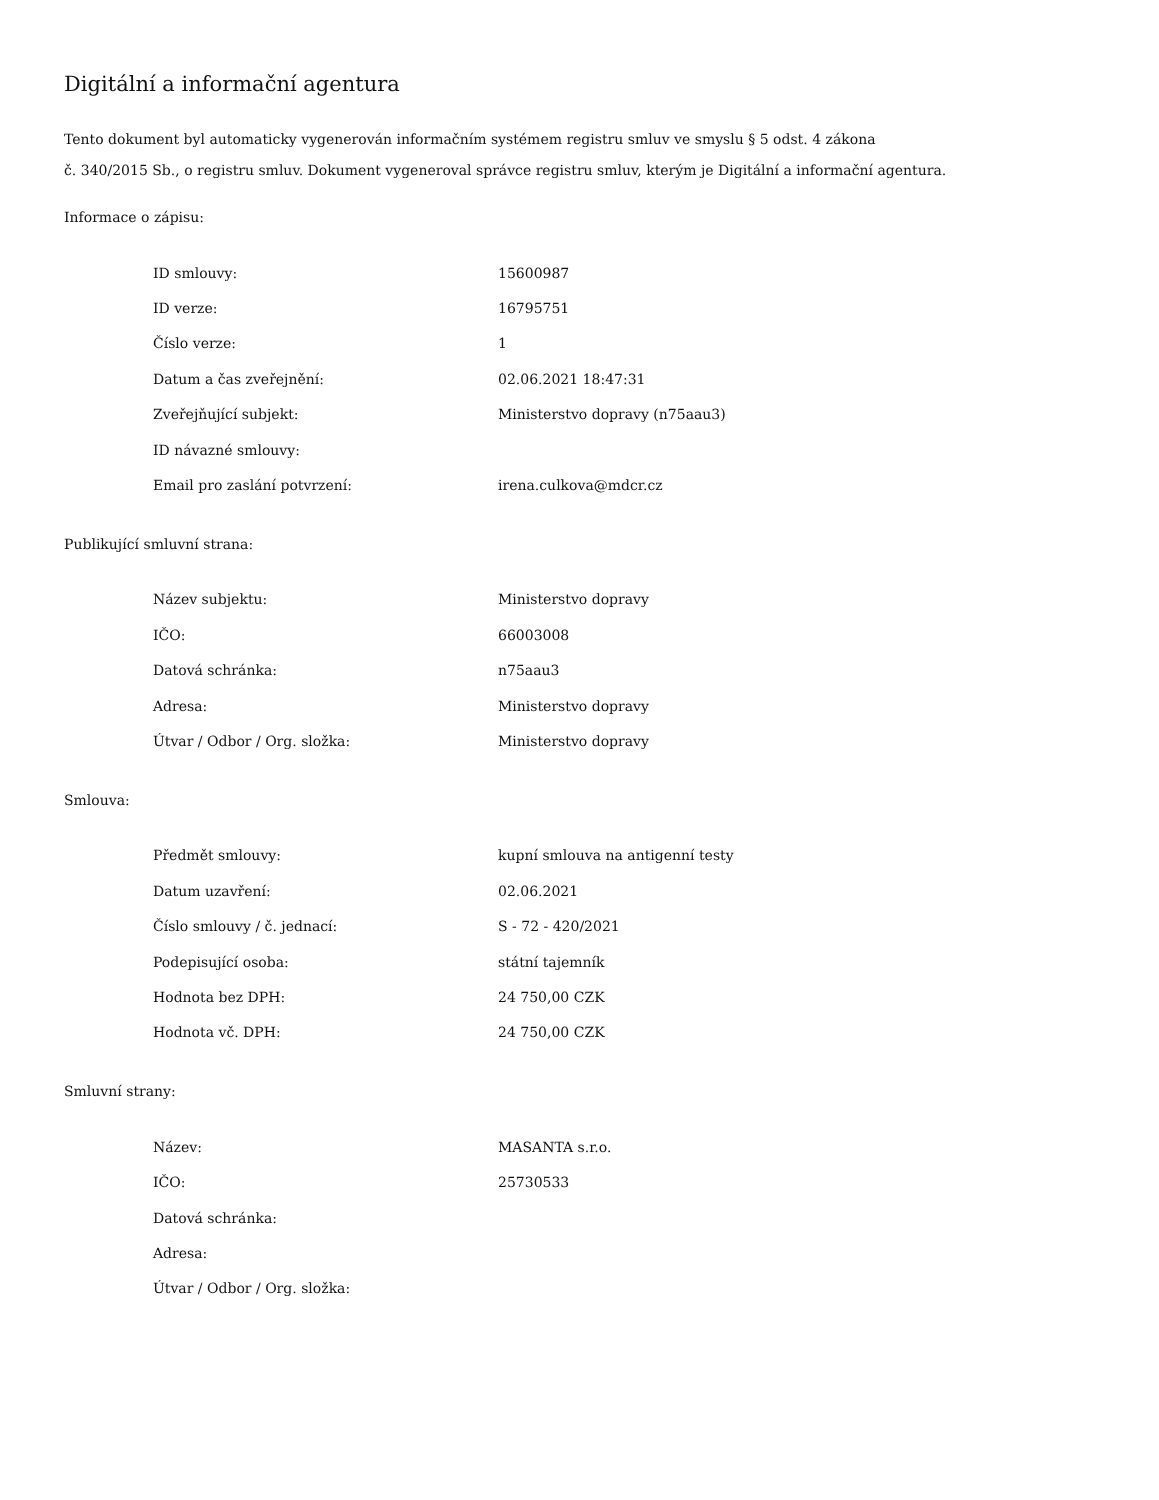Digitální a informační agentura
Tento dokument byl automaticky vygenerován informačním systémem registru smluv ve smyslu § 5 odst. 4 zákona
č. 340/2015 Sb., o registru smluv. Dokument vygeneroval správce registru smluv, kterým je Digitální a informační agentura.
Informace o zápisu:
| ID smlouvy: | 15600987 |
| ID verze: | 16795751 |
| Číslo verze: | 1 |
| Datum a čas zveřejnění: | 02.06.2021 18:47:31 |
| Zveřejňující subjekt: | Ministerstvo dopravy (n75aau3) |
| ID návazné smlouvy: | |
| Email pro zaslání potvrzení: | irena.culkova@mdcr.cz |
Publikující smluvní strana:
| Název subjektu: | Ministerstvo dopravy |
| IČO: | 66003008 |
| Datová schránka: | n75aau3 |
| Adresa: | Ministerstvo dopravy |
| Útvar / Odbor / Org. složka: | Ministerstvo dopravy |
Smlouva:
| Předmět smlouvy: | kupní smlouva na antigenní testy |
| Datum uzavření: | 02.06.2021 |
| Číslo smlouvy / č. jednací: | S - 72 - 420/2021 |
| Podepisující osoba: | státní tajemník |
| Hodnota bez DPH: | 24 750,00 CZK |
| Hodnota vč. DPH: | 24 750,00 CZK |
Smluvní strany:
| Název: | MASANTA s.r.o. |
| IČO: | 25730533 |
| Datová schránka: | |
| Adresa: | |
| Útvar / Odbor / Org. složka: | |